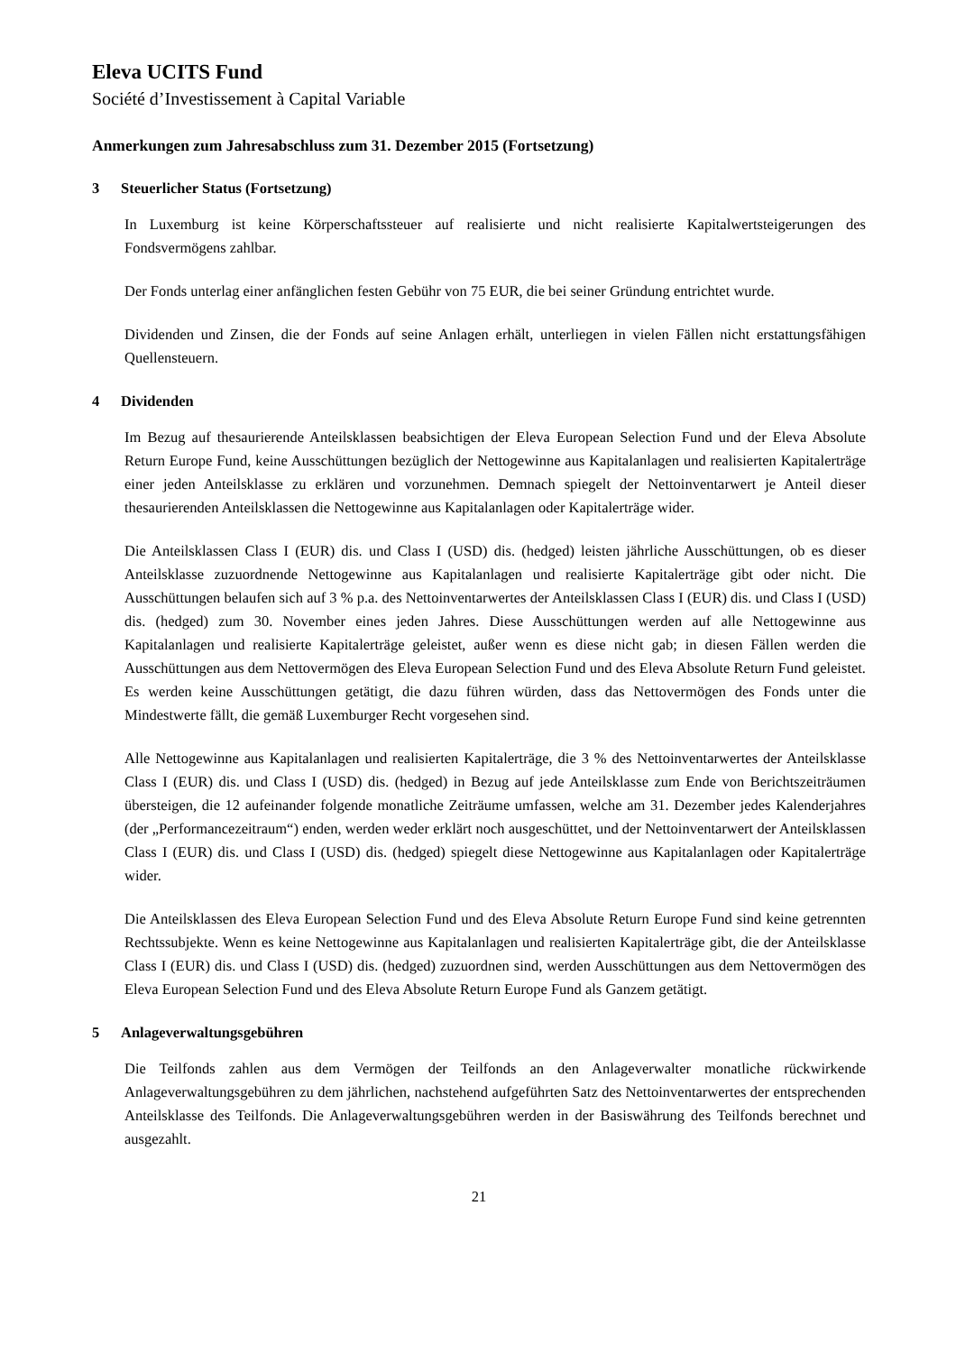Eleva UCITS Fund
Société d’Investissement à Capital Variable
Anmerkungen zum Jahresabschluss zum 31. Dezember 2015 (Fortsetzung)
3 Steuerlicher Status (Fortsetzung)
In Luxemburg ist keine Körperschaftssteuer auf realisierte und nicht realisierte Kapitalwertsteigerungen des Fondsvermögens zahlbar.
Der Fonds unterlag einer anfänglichen festen Gebühr von 75 EUR, die bei seiner Gründung entrichtet wurde.
Dividenden und Zinsen, die der Fonds auf seine Anlagen erhält, unterliegen in vielen Fällen nicht erstattungsfähigen Quellensteuern.
4 Dividenden
Im Bezug auf thesaurierende Anteilsklassen beabsichtigen der Eleva European Selection Fund und der Eleva Absolute Return Europe Fund, keine Ausschüttungen bezüglich der Nettogewinne aus Kapitalanlagen und realisierten Kapitalerträge einer jeden Anteilsklasse zu erklären und vorzunehmen. Demnach spiegelt der Nettoinventarwert je Anteil dieser thesaurierenden Anteilsklassen die Nettogewinne aus Kapitalanlagen oder Kapitalerträge wider.
Die Anteilsklassen Class I (EUR) dis. und Class I (USD) dis. (hedged) leisten jährliche Ausschüttungen, ob es dieser Anteilsklasse zuzuordnende Nettogewinne aus Kapitalanlagen und realisierte Kapitalerträge gibt oder nicht. Die Ausschüttungen belaufen sich auf 3 % p.a. des Nettoinventarwertes der Anteilsklassen Class I (EUR) dis. und Class I (USD) dis. (hedged) zum 30. November eines jeden Jahres. Diese Ausschüttungen werden auf alle Nettogewinne aus Kapitalanlagen und realisierte Kapitalerträge geleistet, außer wenn es diese nicht gab; in diesen Fällen werden die Ausschüttungen aus dem Nettovermögen des Eleva European Selection Fund und des Eleva Absolute Return Fund geleistet. Es werden keine Ausschüttungen getätigt, die dazu führen würden, dass das Nettovermögen des Fonds unter die Mindestwerte fällt, die gemäß Luxemburger Recht vorgesehen sind.
Alle Nettogewinne aus Kapitalanlagen und realisierten Kapitalerträge, die 3 % des Nettoinventarwertes der Anteilsklasse Class I (EUR) dis. und Class I (USD) dis. (hedged) in Bezug auf jede Anteilsklasse zum Ende von Berichtszeiträumen übersteigen, die 12 aufeinander folgende monatliche Zeiträume umfassen, welche am 31. Dezember jedes Kalenderjahres (der „Performancezeitraum“) enden, werden weder erklärt noch ausgeschüttet, und der Nettoinventarwert der Anteilsklassen Class I (EUR) dis. und Class I (USD) dis. (hedged) spiegelt diese Nettogewinne aus Kapitalanlagen oder Kapitalerträge wider.
Die Anteilsklassen des Eleva European Selection Fund und des Eleva Absolute Return Europe Fund sind keine getrennten Rechtssubjekte. Wenn es keine Nettogewinne aus Kapitalanlagen und realisierten Kapitalerträge gibt, die der Anteilsklasse Class I (EUR) dis. und Class I (USD) dis. (hedged) zuzuordnen sind, werden Ausschüttungen aus dem Nettovermögen des Eleva European Selection Fund und des Eleva Absolute Return Europe Fund als Ganzem getätigt.
5 Anlageverwaltungsgebühren
Die Teilfonds zahlen aus dem Vermögen der Teilfonds an den Anlageverwalter monatliche rückwirkende Anlageverwaltungsgebühren zu dem jährlichen, nachstehend aufgeführten Satz des Nettoinventarwertes der entsprechenden Anteilsklasse des Teilfonds. Die Anlageverwaltungsgebühren werden in der Basiswährung des Teilfonds berechnet und ausgezahlt.
21